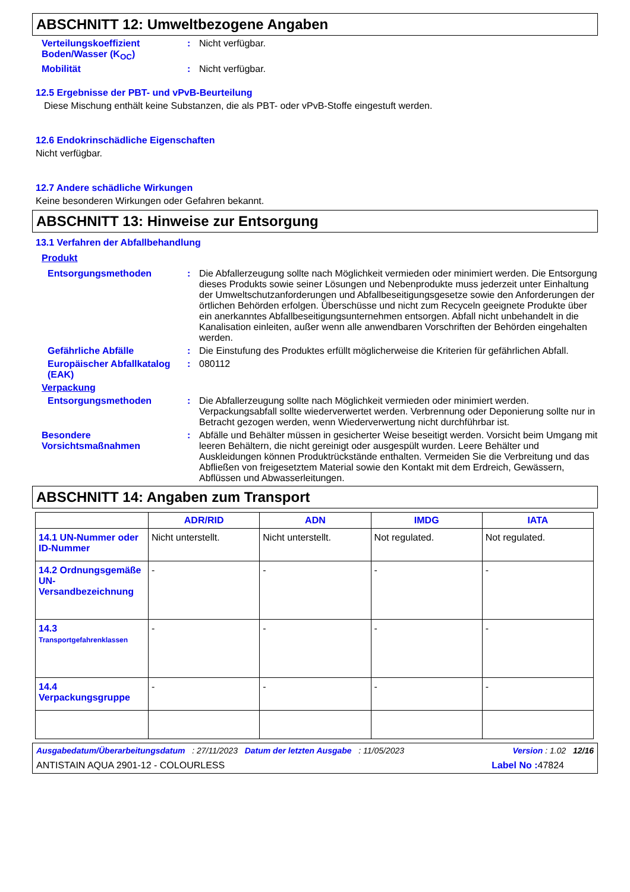ABSCHNITT 12: Umweltbezogene Angaben
Verteilungskoeffizient Boden/Wasser (K<sub>OC</sub>)
: Nicht verfügbar.
Mobilität : Nicht verfügbar.
12.5 Ergebnisse der PBT- und vPvB-Beurteilung
Diese Mischung enthält keine Substanzen, die als PBT- oder vPvB-Stoffe eingestuft werden.
12.6 Endokrinschädliche Eigenschaften
Nicht verfügbar.
12.7 Andere schädliche Wirkungen
Keine besonderen Wirkungen oder Gefahren bekannt.
ABSCHNITT 13: Hinweise zur Entsorgung
13.1 Verfahren der Abfallbehandlung
Produkt
Entsorgungsmethoden : Die Abfallerzeugung sollte nach Möglichkeit vermieden oder minimiert werden. Die Entsorgung dieses Produkts sowie seiner Lösungen und Nebenprodukte muss jederzeit unter Einhaltung der Umweltschutzanforderungen und Abfallbeseitigungsgesetze sowie den Anforderungen der örtlichen Behörden erfolgen. Überschüsse und nicht zum Recyceln geeignete Produkte über ein anerkanntes Abfallbeseitigungsunternehmen entsorgen. Abfall nicht unbehandelt in die Kanalisation einleiten, außer wenn alle anwendbaren Vorschriften der Behörden eingehalten werden.
Gefährliche Abfälle : Die Einstufung des Produktes erfüllt möglicherweise die Kriterien für gefährlichen Abfall.
Europäischer Abfallkatalog (EAK)
: 080112
Verpackung
Entsorgungsmethoden : Die Abfallerzeugung sollte nach Möglichkeit vermieden oder minimiert werden. Verpackungsabfall sollte wiederverwertet werden. Verbrennung oder Deponierung sollte nur in Betracht gezogen werden, wenn Wiederverwertung nicht durchführbar ist.
Besondere Vorsichtsmaßnahmen
: Abfälle und Behälter müssen in gesicherter Weise beseitigt werden. Vorsicht beim Umgang mit leeren Behältern, die nicht gereinigt oder ausgespült wurden. Leere Behälter und Auskleidungen können Produktrückstände enthalten. Vermeiden Sie die Verbreitung und das Abfließen von freigesetztem Material sowie den Kontakt mit dem Erdreich, Gewässern, Abflüssen und Abwasserleitungen.
ABSCHNITT 14: Angaben zum Transport
| | ADR/RID | ADN | IMDG | IATA |
| --- | --- | --- | --- | --- |
| 14.1 UN-Nummer oder ID-Nummer | Nicht unterstellt. | Nicht unterstellt. | Not regulated. | Not regulated. |
| 14.2 Ordnungsgemäße UN-Versandbezeichnung | - | - | - | - |
| 14.3 Transportgefahrenklassen | - | - | - | - |
| 14.4 Verpackungsgruppe | - | - | - | - |
Ausgabedatum/Überarbeitungsdatum : 27/11/2023 Datum der letzten Ausgabe : 11/05/2023 Version : 1.02 12/16
ANTISTAIN AQUA 2901-12 - COLOURLESS Label No : 47824